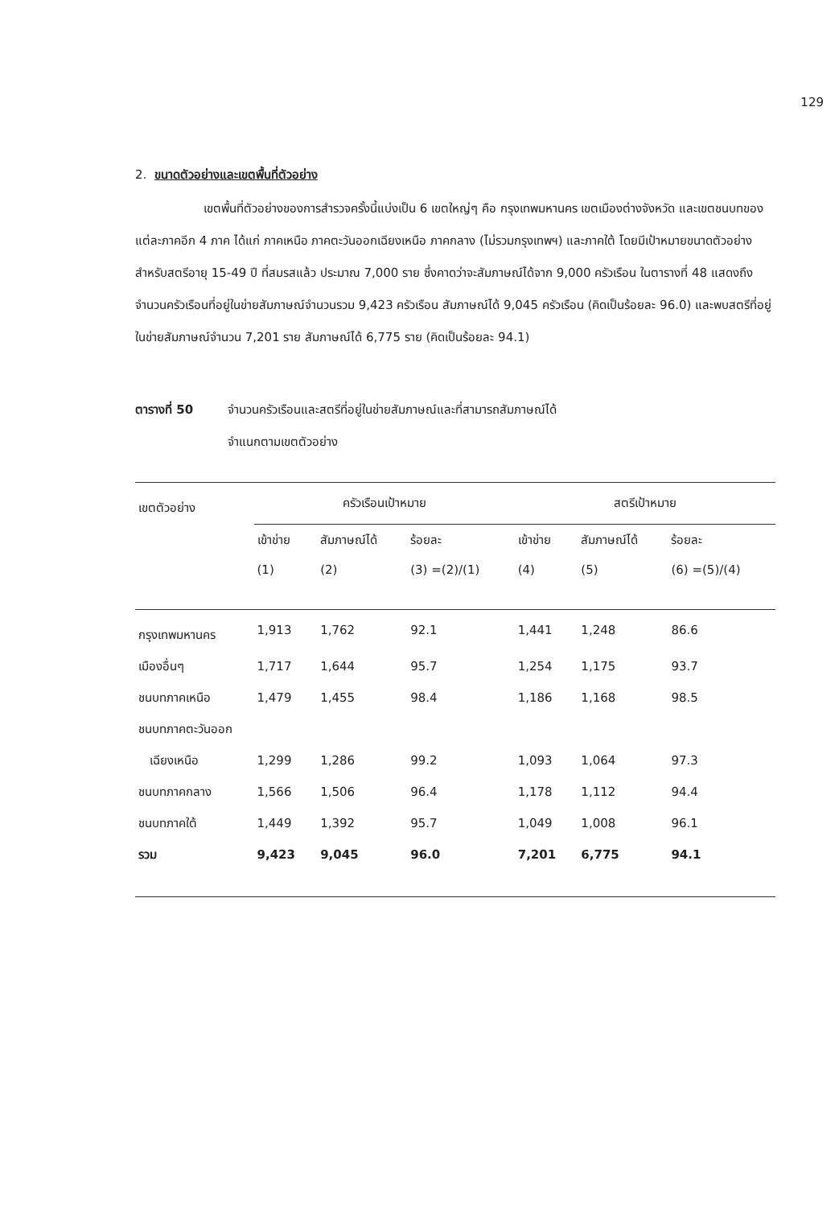129
2. ขนาดตัวอย่างและเขตพื้นที่ตัวอย่าง
เขตพื้นที่ตัวอย่างของการสำรวจครั้งนี้แบ่งเป็น 6 เขตใหญ่ๆ คือ กรุงเทพมหานคร เขตเมืองต่างจังหวัด และเขตชนบทของแต่ละภาคอีก 4 ภาค ได้แก่ ภาคเหนือ ภาคตะวันออกเฉียงเหนือ ภาคกลาง (ไม่รวมกรุงเทพฯ) และภาคใต้ โดยมีเป้าหมายขนาดตัวอย่างสำหรับสตรีอายุ 15-49 ปี ที่สมรสแล้ว ประมาณ 7,000 ราย ซึ่งคาดว่าจะสัมภาษณ์ได้จาก 9,000 ครัวเรือน ในตารางที่ 48 แสดงถึงจำนวนครัวเรือนที่อยู่ในข่ายสัมภาษณ์จำนวนรวม 9,423 ครัวเรือน สัมภาษณ์ได้ 9,045 ครัวเรือน (คิดเป็นร้อยละ 96.0) และพบสตรีที่อยู่ในข่ายสัมภาษณ์จำนวน 7,201 ราย สัมภาษณ์ได้ 6,775 ราย (คิดเป็นร้อยละ 94.1)
ตารางที่ 50 จำนวนครัวเรือนและสตรีที่อยู่ในข่ายสัมภาษณ์และที่สามารถสัมภาษณ์ได้
จำแนกตามเขตตัวอย่าง
| เขตตัวอย่าง | ครัวเรือนเป้าหมาย | | | สตรีเป้าหมาย | | |
| | เข้าข่าย | สัมภาษณ์ได้ | ร้อยละ | เข้าข่าย | สัมภาษณ์ได้ | ร้อยละ |
| | (1) | (2) | (3) =(2)/(1) | (4) | (5) | (6) =(5)/(4) |
| กรุงเทพมหานคร | 1,913 | 1,762 | 92.1 | 1,441 | 1,248 | 86.6 |
| เมืองอื่นๆ | 1,717 | 1,644 | 95.7 | 1,254 | 1,175 | 93.7 |
| ชนบทภาคเหนือ | 1,479 | 1,455 | 98.4 | 1,186 | 1,168 | 98.5 |
| ชนบทภาคตะวันออก | | | | | | |
| เฉียงเหนือ | 1,299 | 1,286 | 99.2 | 1,093 | 1,064 | 97.3 |
| ชนบทภาคกลาง | 1,566 | 1,506 | 96.4 | 1,178 | 1,112 | 94.4 |
| ชนบทภาคใต้ | 1,449 | 1,392 | 95.7 | 1,049 | 1,008 | 96.1 |
| รวม | 9,423 | 9,045 | 96.0 | 7,201 | 6,775 | 94.1 |